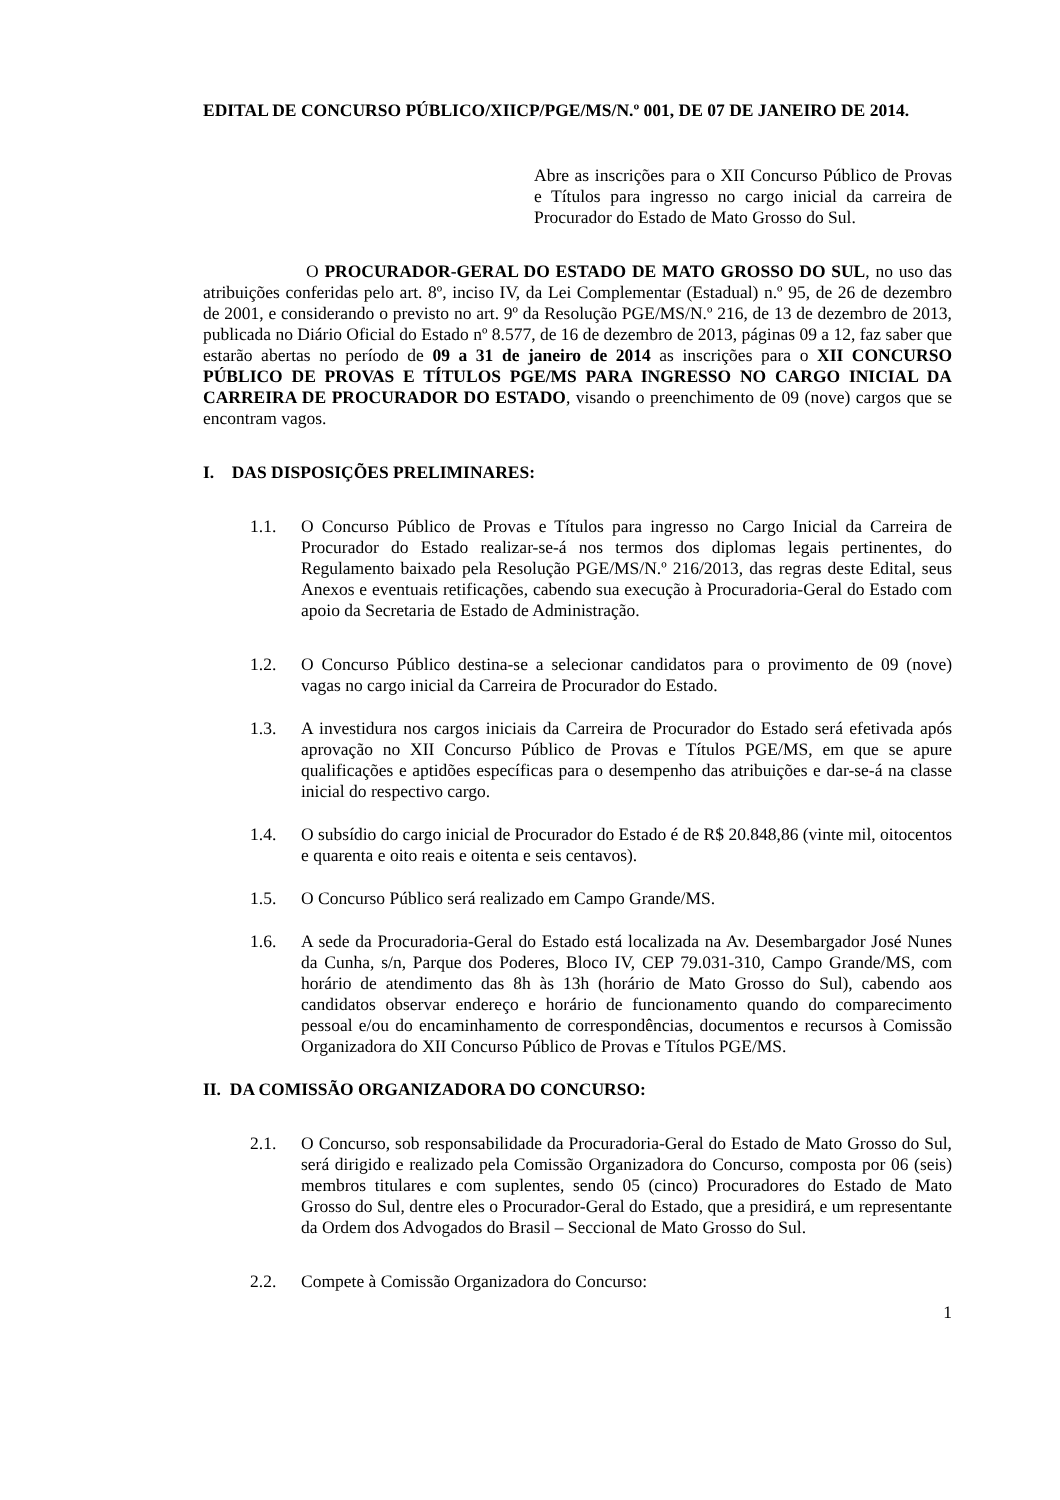EDITAL DE CONCURSO PÚBLICO/XIICP/PGE/MS/N.º 001, DE 07 DE JANEIRO DE 2014.
Abre as inscrições para o XII Concurso Público de Provas e Títulos para ingresso no cargo inicial da carreira de Procurador do Estado de Mato Grosso do Sul.
O PROCURADOR-GERAL DO ESTADO DE MATO GROSSO DO SUL, no uso das atribuições conferidas pelo art. 8º, inciso IV, da Lei Complementar (Estadual) n.º 95, de 26 de dezembro de 2001, e considerando o previsto no art. 9º da Resolução PGE/MS/N.º 216, de 13 de dezembro de 2013, publicada no Diário Oficial do Estado nº 8.577, de 16 de dezembro de 2013, páginas 09 a 12, faz saber que estarão abertas no período de 09 a 31 de janeiro de 2014 as inscrições para o XII CONCURSO PÚBLICO DE PROVAS E TÍTULOS PGE/MS PARA INGRESSO NO CARGO INICIAL DA CARREIRA DE PROCURADOR DO ESTADO, visando o preenchimento de 09 (nove) cargos que se encontram vagos.
I. DAS DISPOSIÇÕES PRELIMINARES:
1.1. O Concurso Público de Provas e Títulos para ingresso no Cargo Inicial da Carreira de Procurador do Estado realizar-se-á nos termos dos diplomas legais pertinentes, do Regulamento baixado pela Resolução PGE/MS/N.º 216/2013, das regras deste Edital, seus Anexos e eventuais retificações, cabendo sua execução à Procuradoria-Geral do Estado com apoio da Secretaria de Estado de Administração.
1.2. O Concurso Público destina-se a selecionar candidatos para o provimento de 09 (nove) vagas no cargo inicial da Carreira de Procurador do Estado.
1.3. A investidura nos cargos iniciais da Carreira de Procurador do Estado será efetivada após aprovação no XII Concurso Público de Provas e Títulos PGE/MS, em que se apure qualificações e aptidões específicas para o desempenho das atribuições e dar-se-á na classe inicial do respectivo cargo.
1.4. O subsídio do cargo inicial de Procurador do Estado é de R$ 20.848,86 (vinte mil, oitocentos e quarenta e oito reais e oitenta e seis centavos).
1.5. O Concurso Público será realizado em Campo Grande/MS.
1.6. A sede da Procuradoria-Geral do Estado está localizada na Av. Desembargador José Nunes da Cunha, s/n, Parque dos Poderes, Bloco IV, CEP 79.031-310, Campo Grande/MS, com horário de atendimento das 8h às 13h (horário de Mato Grosso do Sul), cabendo aos candidatos observar endereço e horário de funcionamento quando do comparecimento pessoal e/ou do encaminhamento de correspondências, documentos e recursos à Comissão Organizadora do XII Concurso Público de Provas e Títulos PGE/MS.
II. DA COMISSÃO ORGANIZADORA DO CONCURSO:
2.1. O Concurso, sob responsabilidade da Procuradoria-Geral do Estado de Mato Grosso do Sul, será dirigido e realizado pela Comissão Organizadora do Concurso, composta por 06 (seis) membros titulares e com suplentes, sendo 05 (cinco) Procuradores do Estado de Mato Grosso do Sul, dentre eles o Procurador-Geral do Estado, que a presidirá, e um representante da Ordem dos Advogados do Brasil – Seccional de Mato Grosso do Sul.
2.2. Compete à Comissão Organizadora do Concurso:
1